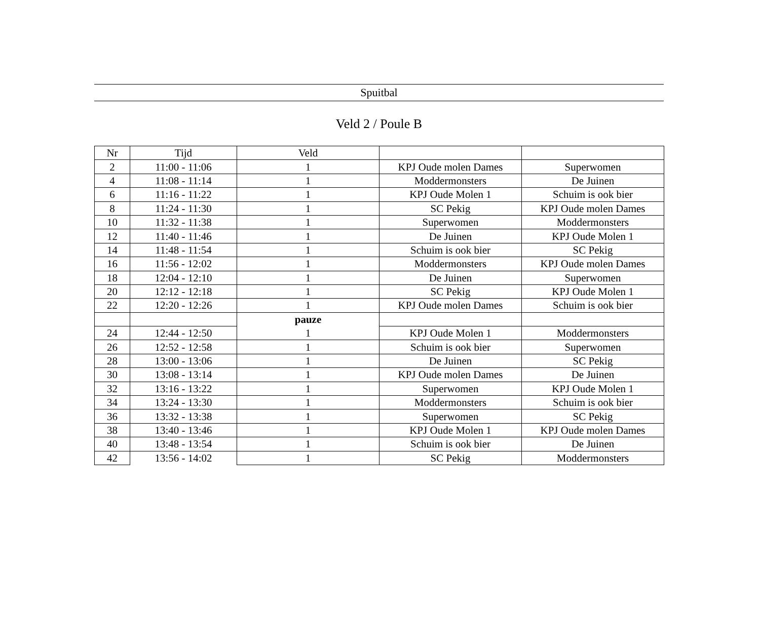Spuitbal
Veld 2 / Poule B
| Nr | Tijd | Veld | | |
| --- | --- | --- | --- | --- |
| 2 | 11:00 - 11:06 | 1 | KPJ Oude molen Dames | Superwomen |
| 4 | 11:08 - 11:14 | 1 | Moddermonsters | De Juinen |
| 6 | 11:16 - 11:22 | 1 | KPJ Oude Molen 1 | Schuim is ook bier |
| 8 | 11:24 - 11:30 | 1 | SC Pekig | KPJ Oude molen Dames |
| 10 | 11:32 - 11:38 | 1 | Superwomen | Moddermonsters |
| 12 | 11:40 - 11:46 | 1 | De Juinen | KPJ Oude Molen 1 |
| 14 | 11:48 - 11:54 | 1 | Schuim is ook bier | SC Pekig |
| 16 | 11:56 - 12:02 | 1 | Moddermonsters | KPJ Oude molen Dames |
| 18 | 12:04 - 12:10 | 1 | De Juinen | Superwomen |
| 20 | 12:12 - 12:18 | 1 | SC Pekig | KPJ Oude Molen 1 |
| 22 | 12:20 - 12:26 | 1 | KPJ Oude molen Dames | Schuim is ook bier |
| | | pauze | | |
| 24 | 12:44 - 12:50 | 1 | KPJ Oude Molen 1 | Moddermonsters |
| 26 | 12:52 - 12:58 | 1 | Schuim is ook bier | Superwomen |
| 28 | 13:00 - 13:06 | 1 | De Juinen | SC Pekig |
| 30 | 13:08 - 13:14 | 1 | KPJ Oude molen Dames | De Juinen |
| 32 | 13:16 - 13:22 | 1 | Superwomen | KPJ Oude Molen 1 |
| 34 | 13:24 - 13:30 | 1 | Moddermonsters | Schuim is ook bier |
| 36 | 13:32 - 13:38 | 1 | Superwomen | SC Pekig |
| 38 | 13:40 - 13:46 | 1 | KPJ Oude Molen 1 | KPJ Oude molen Dames |
| 40 | 13:48 - 13:54 | 1 | Schuim is ook bier | De Juinen |
| 42 | 13:56 - 14:02 | 1 | SC Pekig | Moddermonsters |